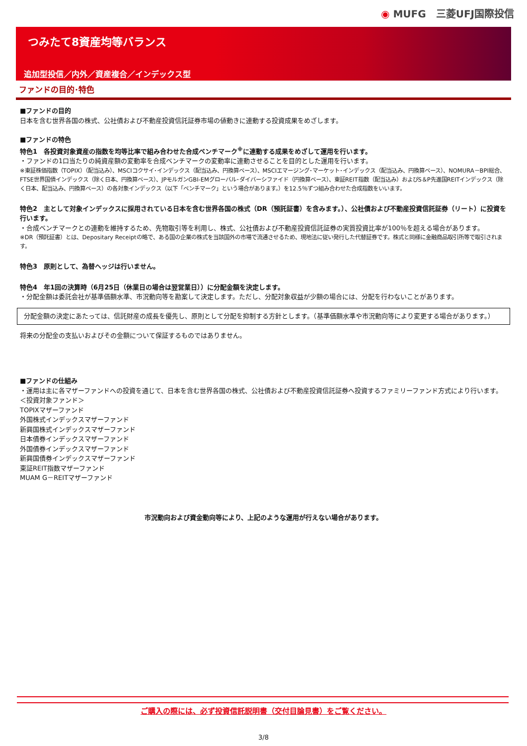◉ MUFG　三菱UFJ国際投信
つみたて8資産均等バランス
追加型投信／内外／資産複合／インデックス型
ファンドの目的･特色
■ファンドの目的
日本を含む世界各国の株式、公社債および不動産投資信託証券市場の値動きに連動する投資成果をめざします。
■ファンドの特色
特色1　各投資対象資産の指数を均等比率で組み合わせた合成ベンチマーク<sup>※</sup>に連動する成果をめざして運用を行います。
・ファンドの1口当たりの純資産額の変動率を合成ベンチマークの変動率に連動させることを目的とした運用を行います。
※東証株価指数（TOPIX）（配当込み）、MSCIコクサイ･インデックス（配当込み、円換算ベース）、MSCIエマージング･マーケット･インデックス（配当込み、円換算ベース）、NOMURA－BPI総合、FTSE世界国債インデックス（除く日本、円換算ベース）、JPモルガンGBI-EMグローバル･ダイバーシファイド（円換算ベース）、東証REIT指数（配当込み）およびS＆P先進国REITインデックス（除く日本、配当込み、円換算ベース）の各対象インデックス（以下「ベンチマーク」という場合があります。）を12.5％ずつ組み合わせた合成指数をいいます。
特色2　主として対象インデックスに採用されている日本を含む世界各国の株式（DR（預託証書）を含みます。）、公社債および不動産投資信託証券（リート）に投資を行います。
・合成ベンチマークとの連動を維持するため、先物取引等を利用し、株式、公社債および不動産投資信託証券の実質投資比率が100％を超える場合があります。
※DR（預託証書）とは、Depositary Receiptの略で、ある国の企業の株式を当該国外の市場で流通させるため、現地法に従い発行した代替証券です。株式と同様に金融商品取引所等で取引されます。
特色3　原則として、為替ヘッジは行いません。
特色4　年1回の決算時（6月25日（休業日の場合は翌営業日））に分配金額を決定します。
・分配金額は委託会社が基準価額水準、市況動向等を勘案して決定します。ただし、分配対象収益が少額の場合には、分配を行わないことがあります。
分配金額の決定にあたっては、信託財産の成長を優先し、原則として分配を抑制する方針とします。（基準価額水準や市況動向等により変更する場合があります。）
将来の分配金の支払いおよびその金額について保証するものではありません。
■ファンドの仕組み
・運用は主に各マザーファンドへの投資を通じて、日本を含む世界各国の株式、公社債および不動産投資信託証券へ投資するファミリーファンド方式により行います。
＜投資対象ファンド＞
TOPIXマザーファンド
外国株式インデックスマザーファンド
新興国株式インデックスマザーファンド
日本債券インデックスマザーファンド
外国債券インデックスマザーファンド
新興国債券インデックスマザーファンド
東証REIT指数マザーファンド
MUAM G－REITマザーファンド
市況動向および資金動向等により、上記のような運用が行えない場合があります。
ご購入の際には、必ず投資信託説明書（交付目論見書）をご覧ください。
3/8